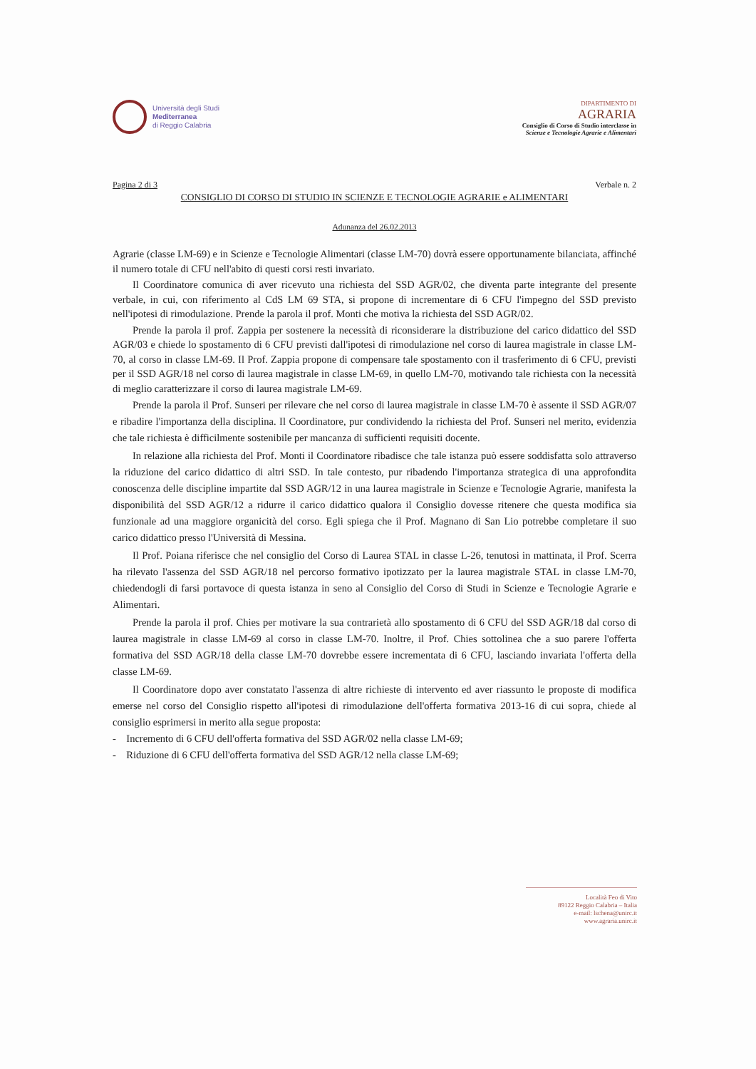Università degli Studi
Mediterranea
di Reggio Calabria
DIPARTIMENTO DI
AGRARIA
Consiglio di Corso di Studio interclasse in
Scienze e Tecnologie Agrarie e Alimentari
Pagina 2 di 3 Verbale n. 2
CONSIGLIO DI CORSO DI STUDIO IN SCIENZE E TECNOLOGIE AGRARIE e ALIMENTARI
Adunanza del 26.02.2013
Agrarie (classe LM-69) e in Scienze e Tecnologie Alimentari (classe LM-70) dovrà essere opportunamente bilanciata, affinché il numero totale di CFU nell'abito di questi corsi resti invariato.
Il Coordinatore comunica di aver ricevuto una richiesta del SSD AGR/02, che diventa parte integrante del presente verbale, in cui, con riferimento al CdS LM 69 STA, si propone di incrementare di 6 CFU l'impegno del SSD previsto nell'ipotesi di rimodulazione. Prende la parola il prof. Monti che motiva la richiesta del SSD AGR/02.
Prende la parola il prof. Zappia per sostenere la necessità di riconsiderare la distribuzione del carico didattico del SSD AGR/03 e chiede lo spostamento di 6 CFU previsti dall'ipotesi di rimodulazione nel corso di laurea magistrale in classe LM-70, al corso in classe LM-69. Il Prof. Zappia propone di compensare tale spostamento con il trasferimento di 6 CFU, previsti per il SSD AGR/18 nel corso di laurea magistrale in classe LM-69, in quello LM-70, motivando tale richiesta con la necessità di meglio caratterizzare il corso di laurea magistrale LM-69.
Prende la parola il Prof. Sunseri per rilevare che nel corso di laurea magistrale in classe LM-70 è assente il SSD AGR/07 e ribadire l'importanza della disciplina. Il Coordinatore, pur condividendo la richiesta del Prof. Sunseri nel merito, evidenzia che tale richiesta è difficilmente sostenibile per mancanza di sufficienti requisiti docente.
In relazione alla richiesta del Prof. Monti il Coordinatore ribadisce che tale istanza può essere soddisfatta solo attraverso la riduzione del carico didattico di altri SSD. In tale contesto, pur ribadendo l'importanza strategica di una approfondita conoscenza delle discipline impartite dal SSD AGR/12 in una laurea magistrale in Scienze e Tecnologie Agrarie, manifesta la disponibilità del SSD AGR/12 a ridurre il carico didattico qualora il Consiglio dovesse ritenere che questa modifica sia funzionale ad una maggiore organicità del corso. Egli spiega che il Prof. Magnano di San Lio potrebbe completare il suo carico didattico presso l'Università di Messina.
Il Prof. Poiana riferisce che nel consiglio del Corso di Laurea STAL in classe L-26, tenutosi in mattinata, il Prof. Scerra ha rilevato l'assenza del SSD AGR/18 nel percorso formativo ipotizzato per la laurea magistrale STAL in classe LM-70, chiedendogli di farsi portavoce di questa istanza in seno al Consiglio del Corso di Studi in Scienze e Tecnologie Agrarie e Alimentari.
Prende la parola il prof. Chies per motivare la sua contrarietà allo spostamento di 6 CFU del SSD AGR/18 dal corso di laurea magistrale in classe LM-69 al corso in classe LM-70. Inoltre, il Prof. Chies sottolinea che a suo parere l'offerta formativa del SSD AGR/18 della classe LM-70 dovrebbe essere incrementata di 6 CFU, lasciando invariata l'offerta della classe LM-69.
Il Coordinatore dopo aver constatato l'assenza di altre richieste di intervento ed aver riassunto le proposte di modifica emerse nel corso del Consiglio rispetto all'ipotesi di rimodulazione dell'offerta formativa 2013-16 di cui sopra, chiede al consiglio esprimersi in merito alla segue proposta:
- Incremento di 6 CFU dell'offerta formativa del SSD AGR/02 nella classe LM-69;
- Riduzione di 6 CFU dell'offerta formativa del SSD AGR/12 nella classe LM-69;
Località Feo di Vito
89122 Reggio Calabria – Italia
e-mail: lschena@unirc.it
www.agraria.unirc.it